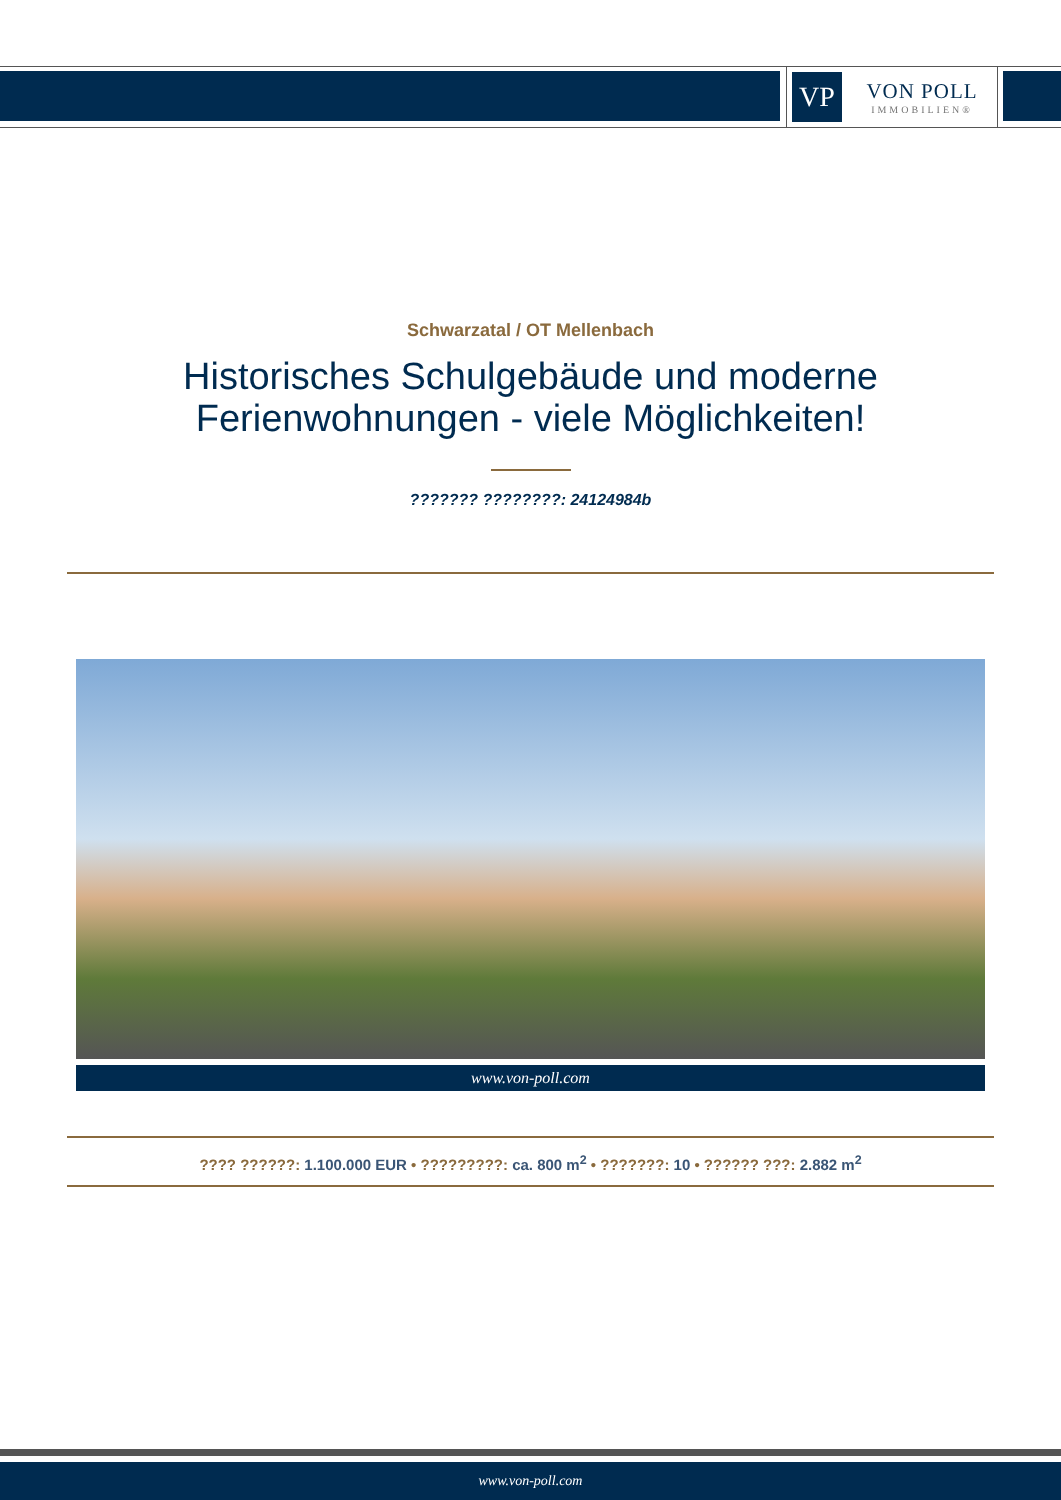VP
VON POLL
IMMOBILIEN®
Schwarzatal / OT Mellenbach
Historisches Schulgebäude und moderne
Ferienwohnungen - viele Möglichkeiten!
??????? ????????: 24124984b
www.von-poll.com
???? ??????: 1.100.000 EUR • ?????????: ca. 800 m<sup>2</sup> • ???????: 10 • ?????? ???: 2.882 m<sup>2</sup>
www.von-poll.com